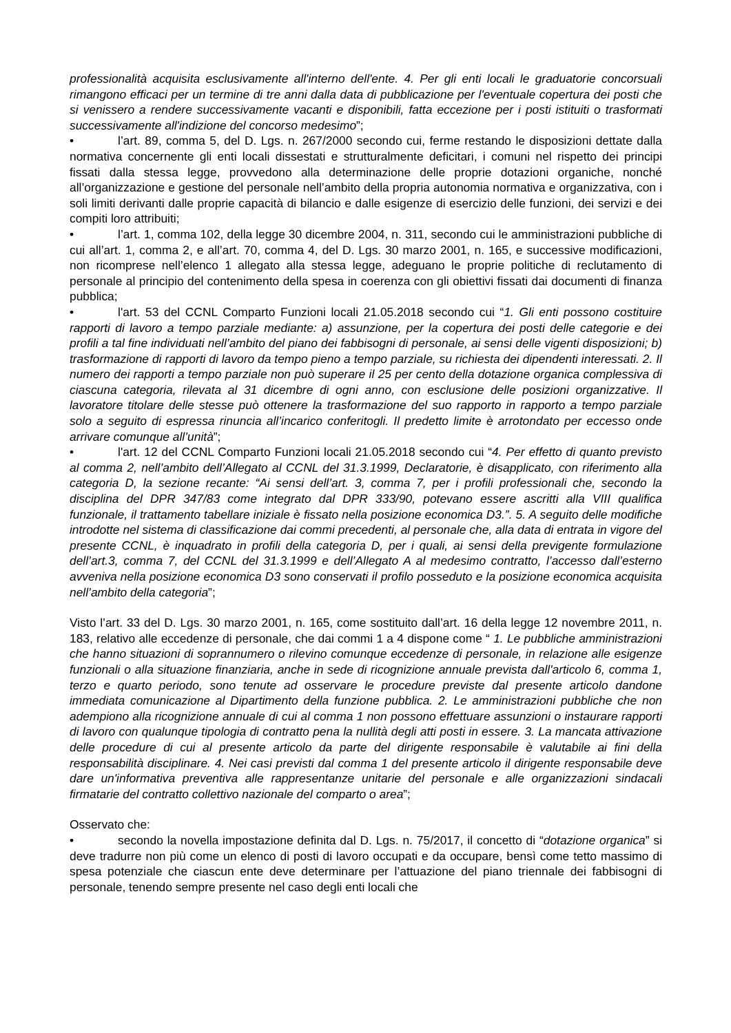professionalità acquisita esclusivamente all'interno dell'ente. 4. Per gli enti locali le graduatorie concorsuali rimangono efficaci per un termine di tre anni dalla data di pubblicazione per l'eventuale copertura dei posti che si venissero a rendere successivamente vacanti e disponibili, fatta eccezione per i posti istituiti o trasformati successivamente all'indizione del concorso medesimo”;
• l’art. 89, comma 5, del D. Lgs. n. 267/2000 secondo cui, ferme restando le disposizioni dettate dalla normativa concernente gli enti locali dissestati e strutturalmente deficitari, i comuni nel rispetto dei principi fissati dalla stessa legge, provvedono alla determinazione delle proprie dotazioni organiche, nonché all’organizzazione e gestione del personale nell’ambito della propria autonomia normativa e organizzativa, con i soli limiti derivanti dalle proprie capacità di bilancio e dalle esigenze di esercizio delle funzioni, dei servizi e dei compiti loro attribuiti;
• l’art. 1, comma 102, della legge 30 dicembre 2004, n. 311, secondo cui le amministrazioni pubbliche di cui all’art. 1, comma 2, e all’art. 70, comma 4, del D. Lgs. 30 marzo 2001, n. 165, e successive modificazioni, non ricomprese nell’elenco 1 allegato alla stessa legge, adeguano le proprie politiche di reclutamento di personale al principio del contenimento della spesa in coerenza con gli obiettivi fissati dai documenti di finanza pubblica;
• l'art. 53 del CCNL Comparto Funzioni locali 21.05.2018 secondo cui “1. Gli enti possono costituire rapporti di lavoro a tempo parziale mediante: a) assunzione, per la copertura dei posti delle categorie e dei profili a tal fine individuati nell’ambito del piano dei fabbisogni di personale, ai sensi delle vigenti disposizioni; b) trasformazione di rapporti di lavoro da tempo pieno a tempo parziale, su richiesta dei dipendenti interessati. 2. Il numero dei rapporti a tempo parziale non può superare il 25 per cento della dotazione organica complessiva di ciascuna categoria, rilevata al 31 dicembre di ogni anno, con esclusione delle posizioni organizzative. Il lavoratore titolare delle stesse può ottenere la trasformazione del suo rapporto in rapporto a tempo parziale solo a seguito di espressa rinuncia all’incarico conferitogli. Il predetto limite è arrotondato per eccesso onde arrivare comunque all’unità”;
• l'art. 12 del CCNL Comparto Funzioni locali 21.05.2018 secondo cui “4. Per effetto di quanto previsto al comma 2, nell’ambito dell’Allegato al CCNL del 31.3.1999, Declaratorie, è disapplicato, con riferimento alla categoria D, la sezione recante: “Ai sensi dell’art. 3, comma 7, per i profili professionali che, secondo la disciplina del DPR 347/83 come integrato dal DPR 333/90, potevano essere ascritti alla VIII qualifica funzionale, il trattamento tabellare iniziale è fissato nella posizione economica D3.”. 5. A seguito delle modifiche introdotte nel sistema di classificazione dai commi precedenti, al personale che, alla data di entrata in vigore del presente CCNL, è inquadrato in profili della categoria D, per i quali, ai sensi della previgente formulazione dell’art.3, comma 7, del CCNL del 31.3.1999 e dell’Allegato A al medesimo contratto, l’accesso dall’esterno avveniva nella posizione economica D3 sono conservati il profilo posseduto e la posizione economica acquisita nell’ambito della categoria”;
Visto l’art. 33 del D. Lgs. 30 marzo 2001, n. 165, come sostituito dall’art. 16 della legge 12 novembre 2011, n. 183, relativo alle eccedenze di personale, che dai commi 1 a 4 dispone come “ 1. Le pubbliche amministrazioni che hanno situazioni di soprannumero o rilevino comunque eccedenze di personale, in relazione alle esigenze funzionali o alla situazione finanziaria, anche in sede di ricognizione annuale prevista dall'articolo 6, comma 1, terzo e quarto periodo, sono tenute ad osservare le procedure previste dal presente articolo dandone immediata comunicazione al Dipartimento della funzione pubblica. 2. Le amministrazioni pubbliche che non adempiono alla ricognizione annuale di cui al comma 1 non possono effettuare assunzioni o instaurare rapporti di lavoro con qualunque tipologia di contratto pena la nullità degli atti posti in essere. 3. La mancata attivazione delle procedure di cui al presente articolo da parte del dirigente responsabile è valutabile ai fini della responsabilità disciplinare. 4. Nei casi previsti dal comma 1 del presente articolo il dirigente responsabile deve dare un'informativa preventiva alle rappresentanze unitarie del personale e alle organizzazioni sindacali firmatarie del contratto collettivo nazionale del comparto o area”;
Osservato che:
• secondo la novella impostazione definita dal D. Lgs. n. 75/2017, il concetto di “dotazione organica” si deve tradurre non più come un elenco di posti di lavoro occupati e da occupare, bensì come tetto massimo di spesa potenziale che ciascun ente deve determinare per l’attuazione del piano triennale dei fabbisogni di personale, tenendo sempre presente nel caso degli enti locali che